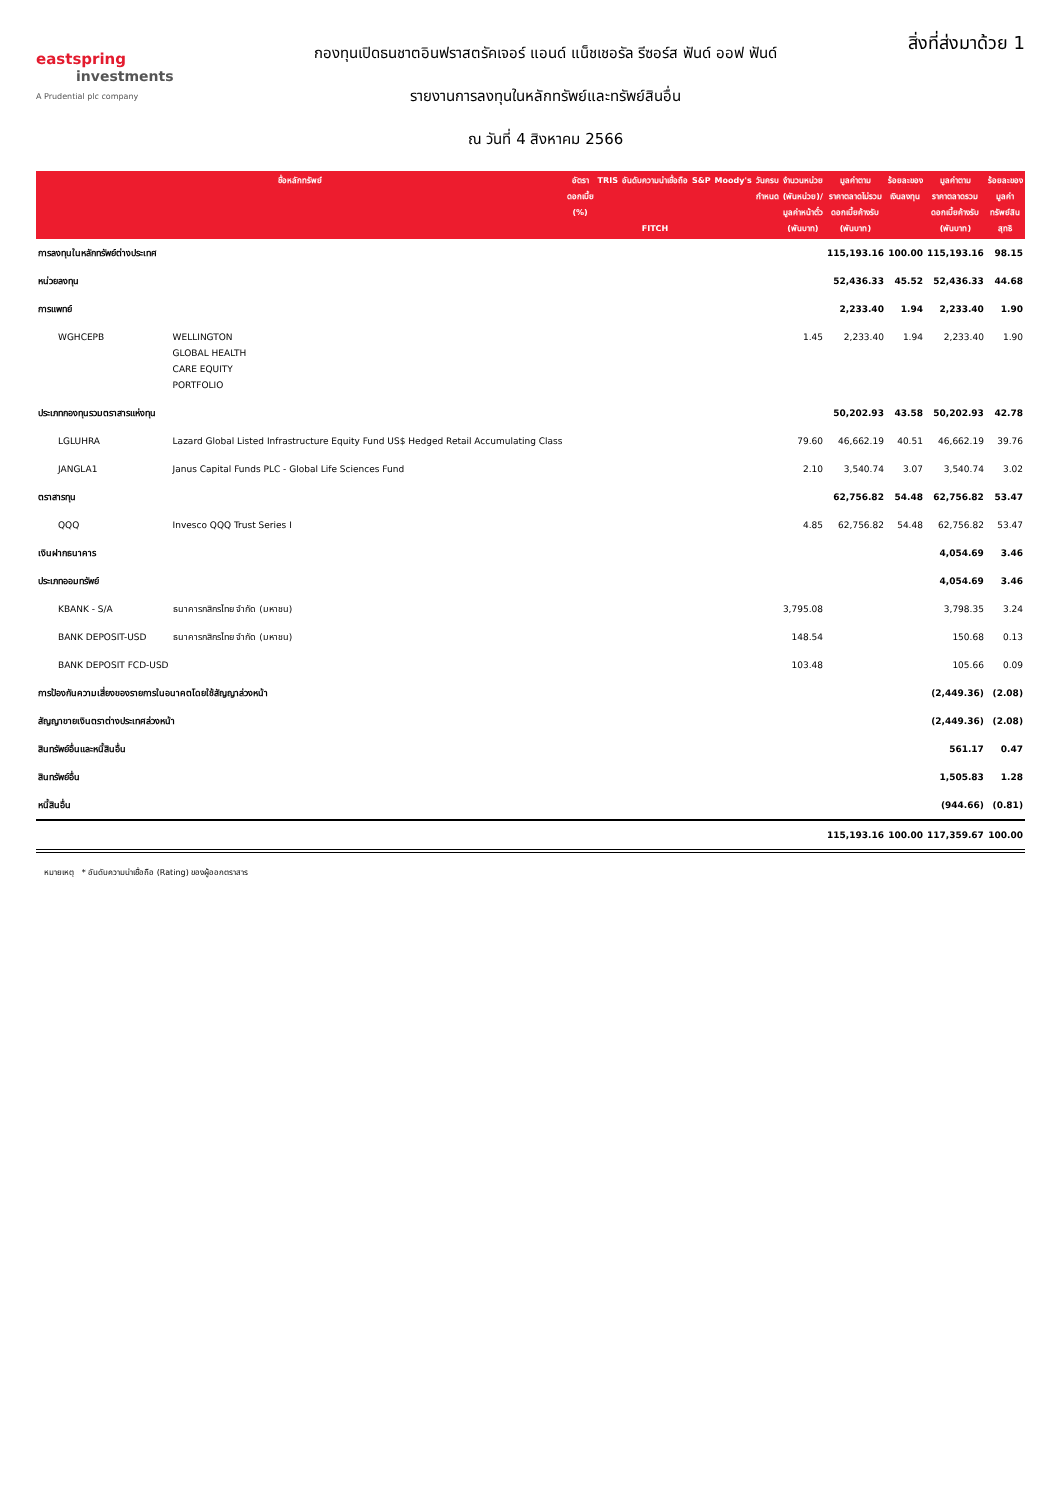eastspring
investments
A Prudential plc company
กองทุนเปิดธนชาตอินฟราสตรัคเจอร์ แอนด์ แน็ชเชอรัล รีซอร์ส ฟันด์ ออฟ ฟันด์
รายงานการลงทุนในหลักทรัพย์และทรัพย์สินอื่น
ณ วันที่ 4 สิงหาคม 2566
สิ่งที่ส่งมาด้วย 1
| ชื่อหลักทรัพย์ | | อัตรา ดอกเบี้ย (%) | TRIS | อันดับความน่าเชื่อถือ FITCH | S&P | Moody's | วันครบ กำหนด | จำนวนหน่วย (พันหน่วย)/ มูลค่าหน้าตั๋ว (พันบาท) | มูลค่าตาม ราคาตลาดไม่รวม ดอกเบี้ยค้างรับ (พันบาท) | ร้อยละของ เงินลงทุน | มูลค่าตาม ราคาตลาดรวม ดอกเบี้ยค้างรับ (พันบาท) | ร้อยละของ มูลค่า ทรัพย์สิน สุทธิ |
| --- | --- | --- | --- | --- | --- | --- | --- | --- | --- | --- | --- | --- |
| การลงทุนในหลักทรัพย์ต่างประเทศ | | | | | | | | | 115,193.16 | 100.00 | 115,193.16 | 98.15 |
| หน่วยลงทุน | | | | | | | | | 52,436.33 | 45.52 | 52,436.33 | 44.68 |
| การแพทย์ | | | | | | | | | 2,233.40 | 1.94 | 2,233.40 | 1.90 |
| WGHCEPB | WELLINGTON GLOBAL HEALTH CARE EQUITY PORTFOLIO | | | | | | | 1.45 | 2,233.40 | 1.94 | 2,233.40 | 1.90 |
| ประเภทกองทุนรวมตราสารแห่งทุน | | | | | | | | | 50,202.93 | 43.58 | 50,202.93 | 42.78 |
| LGLUHRA | Lazard Global Listed Infrastructure Equity Fund US$ Hedged Retail Accumulating Class | | | | | | | 79.60 | 46,662.19 | 40.51 | 46,662.19 | 39.76 |
| JANGLA1 | Janus Capital Funds PLC - Global Life Sciences Fund | | | | | | | 2.10 | 3,540.74 | 3.07 | 3,540.74 | 3.02 |
| ตราสารทุน | | | | | | | | | 62,756.82 | 54.48 | 62,756.82 | 53.47 |
| QQQ | Invesco QQQ Trust Series I | | | | | | | 4.85 | 62,756.82 | 54.48 | 62,756.82 | 53.47 |
| เงินฝากธนาคาร | | | | | | | | | | | 4,054.69 | 3.46 |
| ประเภทออมทรัพย์ | | | | | | | | | | | 4,054.69 | 3.46 |
| KBANK - S/A | ธนาคารกสิกรไทย จำกัด (มหาชน) | | | | | | | 3,795.08 | | | 3,798.35 | 3.24 |
| BANK DEPOSIT-USD | ธนาคารกสิกรไทย จำกัด (มหาชน) | | | | | | | 148.54 | | | 150.68 | 0.13 |
| BANK DEPOSIT FCD-USD | | | | | | | | 103.48 | | | 105.66 | 0.09 |
| การป้องกันความเสี่ยงของรายการในอนาคตโดยใช้สัญญาล่วงหน้า | | | | | | | | | | | (2,449.36) | (2.08) |
| สัญญาขายเงินตราต่างประเทศล่วงหน้า | | | | | | | | | | | (2,449.36) | (2.08) |
| สินทรัพย์อื่นและหนี้สินอื่น | | | | | | | | | | | 561.17 | 0.47 |
| สินทรัพย์อื่น | | | | | | | | | | | 1,505.83 | 1.28 |
| หนี้สินอื่น | | | | | | | | | | | (944.66) | (0.81) |
| | | | | | | | | | 115,193.16 | 100.00 | 117,359.67 | 100.00 |
หมายเหตุ * อันดับความน่าเชื่อถือ (Rating) ของผู้ออกตราสาร